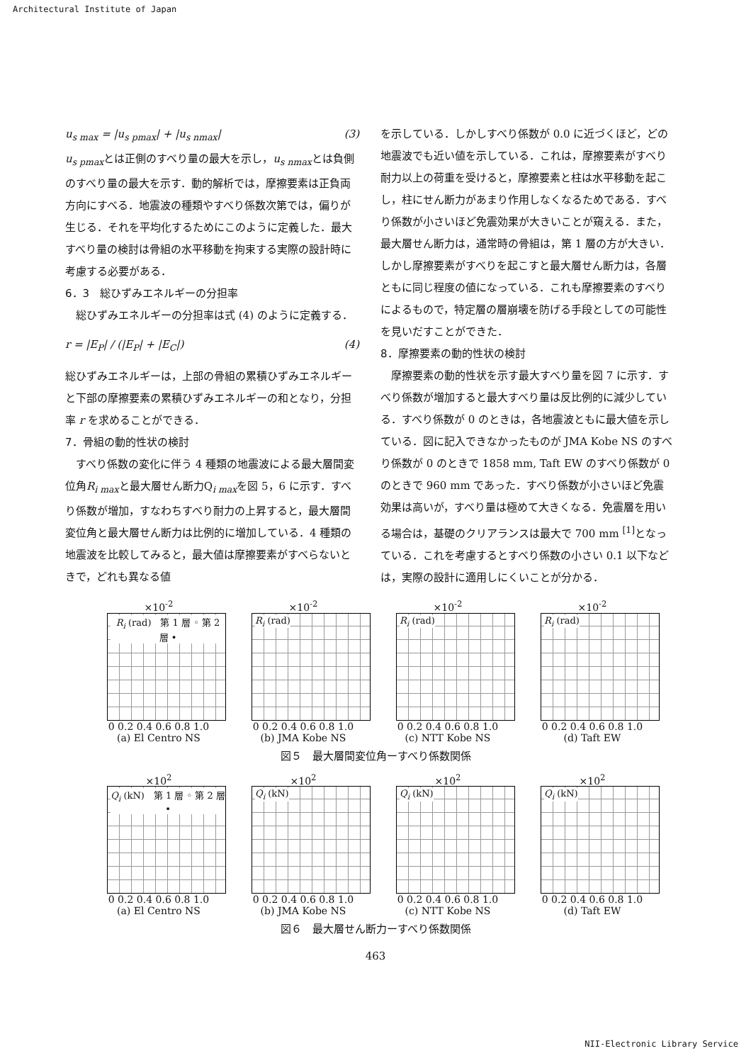Architectural Institute of Japan
u<sub>s max</sub> = |u<sub>s pmax</sub>| + |u<sub>s nmax</sub>| (3)
u<sub>s pmax</sub>とは正側のすべり量の最大を示し，u<sub>s nmax</sub>とは負側のすべり量の最大を示す．動的解析では，摩擦要素は正負両方向にすべる．地震波の種類やすべり係数次第では，偏りが生じる．それを平均化するためにこのように定義した．最大すべり量の検討は骨組の水平移動を拘束する実際の設計時に考慮する必要がある．
6．3　総ひずみエネルギーの分担率
　総ひずみエネルギーの分担率は式 (4) のように定義する．
r = |E<sub>P</sub>| / (|E<sub>P</sub>| + |E<sub>C</sub>|) (4)
総ひずみエネルギーは，上部の骨組の累積ひずみエネルギーと下部の摩擦要素の累積ひずみエネルギーの和となり，分担率 r を求めることができる．
7．骨組の動的性状の検討
　すべり係数の変化に伴う 4 種類の地震波による最大層間変位角R<sub>i max</sub>と最大層せん断力Q<sub>i max</sub>を図 5，6 に示す．すべり係数が増加，すなわちすべり耐力の上昇すると，最大層間変位角と最大層せん断力は比例的に増加している．4 種類の地震波を比較してみると，最大値は摩擦要素がすべらないときで，どれも異なる値
を示している．しかしすべり係数が 0.0 に近づくほど，どの地震波でも近い値を示している．これは，摩擦要素がすべり耐力以上の荷重を受けると，摩擦要素と柱は水平移動を起こし，柱にせん断力があまり作用しなくなるためである．すべり係数が小さいほど免震効果が大きいことが窺える．また，最大層せん断力は，通常時の骨組は，第 1 層の方が大きい．しかし摩擦要素がすべりを起こすと最大層せん断力は，各層ともに同じ程度の値になっている．これも摩擦要素のすべりによるもので，特定層の層崩壊を防げる手段としての可能性を見いだすことができた．
8．摩擦要素の動的性状の検討
　摩擦要素の動的性状を示す最大すべり量を図 7 に示す．すべり係数が増加すると最大すべり量は反比例的に減少している．すべり係数が 0 のときは，各地震波ともに最大値を示している．図に記入できなかったものが JMA Kobe NS のすべり係数が 0 のときで 1858 mm, Taft EW のすべり係数が 0 のときで 960 mm であった．すべり係数が小さいほど免震効果は高いが，すべり量は極めて大きくなる．免震層を用いる場合は，基礎のクリアランスは最大で 700 mm <sup>[1]</sup>となっている．これを考慮するとすべり係数の小さい 0.1 以下などは，実際の設計に適用しにくいことが分かる．
×10<sup>-2</sup>
R<sub>i</sub> (rad)　第 1 層 ◦ 第 2 層 •
0 0.2 0.4 0.6 0.8 1.0
(a) El Centro NS
×10<sup>-2</sup>
R<sub>i</sub> (rad)
0 0.2 0.4 0.6 0.8 1.0
(b) JMA Kobe NS
×10<sup>-2</sup>
R<sub>i</sub> (rad)
0 0.2 0.4 0.6 0.8 1.0
(c) NTT Kobe NS
×10<sup>-2</sup>
R<sub>i</sub> (rad)
0 0.2 0.4 0.6 0.8 1.0
(d) Taft EW
図５　最大層間変位角ーすべり係数関係
×10<sup>2</sup>
Q<sub>i</sub> (kN)　第 1 層 ◦ 第 2 層 •
0 0.2 0.4 0.6 0.8 1.0
(a) El Centro NS
×10<sup>2</sup>
Q<sub>i</sub> (kN)
0 0.2 0.4 0.6 0.8 1.0
(b) JMA Kobe NS
×10<sup>2</sup>
Q<sub>i</sub> (kN)
0 0.2 0.4 0.6 0.8 1.0
(c) NTT Kobe NS
×10<sup>2</sup>
Q<sub>i</sub> (kN)
0 0.2 0.4 0.6 0.8 1.0
(d) Taft EW
図６　最大層せん断力ーすべり係数関係
463
NII-Electronic Library Service